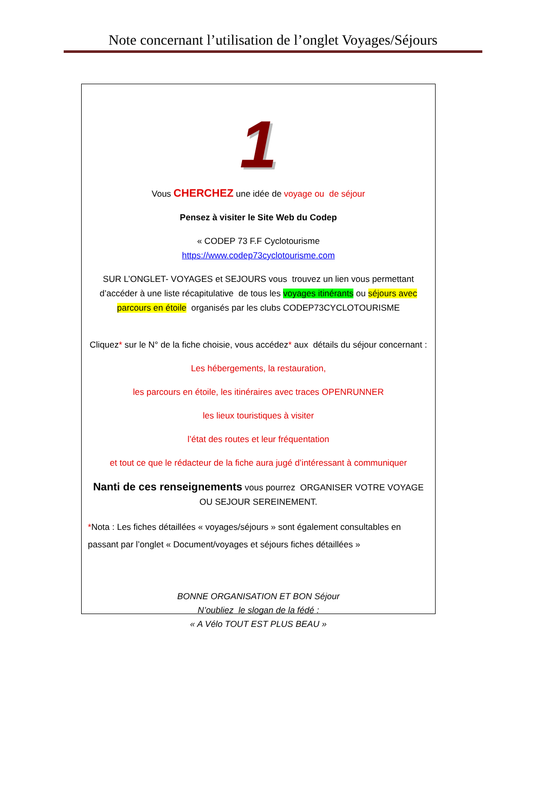Note concernant l’utilisation de l’onglet Voyages/Séjours
1
Vous CHERCHEZ une idée de voyage ou de séjour
Pensez à visiter le Site Web du Codep
« CODEP 73 F.F Cyclotourisme
https://www.codep73cyclotourisme.com
SUR L’ONGLET- VOYAGES et SEJOURS vous trouvez un lien vous permettant d’accéder à une liste récapitulative de tous les voyages itinérants ou séjours avec parcours en étoile organisés par les clubs CODEP73CYCLOTOURISME
Cliquez* sur le N° de la fiche choisie, vous accédez* aux détails du séjour concernant :
Les hébergements, la restauration,
les parcours en étoile, les itinéraires avec traces OPENRUNNER
les lieux touristiques à visiter
l’état des routes et leur fréquentation
et tout ce que le rédacteur de la fiche aura jugé d’intéressant à communiquer
Nanti de ces renseignements vous pourrez ORGANISER VOTRE VOYAGE OU SEJOUR SEREINEMENT.
*Nota : Les fiches détaillées « voyages/séjours » sont également consultables en passant par l’onglet « Document/voyages et séjours fiches détaillées »
BONNE ORGANISATION ET BON Séjour
N’oubliez le slogan de la fédé :
« A Vélo TOUT EST PLUS BEAU »